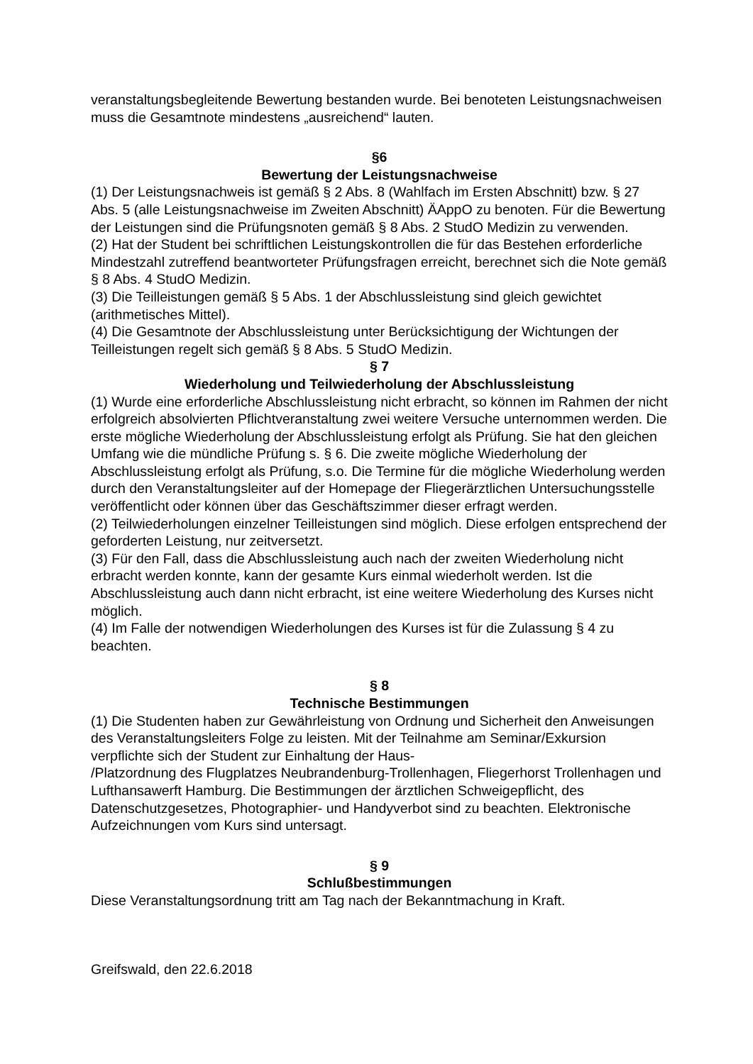veranstaltungsbegleitende Bewertung bestanden wurde. Bei benoteten Leistungsnachweisen muss die Gesamtnote mindestens „ausreichend“ lauten.
§6
Bewertung der Leistungsnachweise
(1) Der Leistungsnachweis ist gemäß § 2 Abs. 8 (Wahlfach im Ersten Abschnitt) bzw. § 27 Abs. 5 (alle Leistungsnachweise im Zweiten Abschnitt) ÄAppO zu benoten. Für die Bewertung der Leistungen sind die Prüfungsnoten gemäß § 8 Abs. 2 StudO Medizin zu verwenden.
(2) Hat der Student bei schriftlichen Leistungskontrollen die für das Bestehen erforderliche Mindestzahl zutreffend beantworteter Prüfungsfragen erreicht, berechnet sich die Note gemäß § 8 Abs. 4 StudO Medizin.
(3) Die Teilleistungen gemäß § 5 Abs. 1 der Abschlussleistung sind gleich gewichtet (arithmetisches Mittel).
(4) Die Gesamtnote der Abschlussleistung unter Berücksichtigung der Wichtungen der Teilleistungen regelt sich gemäß § 8 Abs. 5 StudO Medizin.
§ 7
Wiederholung und Teilwiederholung der Abschlussleistung
(1) Wurde eine erforderliche Abschlussleistung nicht erbracht, so können im Rahmen der nicht erfolgreich absolvierten Pflichtveranstaltung zwei weitere Versuche unternommen werden. Die erste mögliche Wiederholung der Abschlussleistung erfolgt als Prüfung. Sie hat den gleichen Umfang wie die mündliche Prüfung s. § 6. Die zweite mögliche Wiederholung der Abschlussleistung erfolgt als Prüfung, s.o. Die Termine für die mögliche Wiederholung werden durch den Veranstaltungsleiter auf der Homepage der Fliegerärztlichen Untersuchungsstelle veröffentlicht oder können über das Geschäftszimmer dieser erfragt werden.
(2) Teilwiederholungen einzelner Teilleistungen sind möglich. Diese erfolgen entsprechend der geforderten Leistung, nur zeitversetzt.
(3) Für den Fall, dass die Abschlussleistung auch nach der zweiten Wiederholung nicht erbracht werden konnte, kann der gesamte Kurs einmal wiederholt werden. Ist die Abschlussleistung auch dann nicht erbracht, ist eine weitere Wiederholung des Kurses nicht möglich.
(4) Im Falle der notwendigen Wiederholungen des Kurses ist für die Zulassung § 4 zu beachten.
§ 8
Technische Bestimmungen
(1) Die Studenten haben zur Gewährleistung von Ordnung und Sicherheit den Anweisungen des Veranstaltungsleiters Folge zu leisten. Mit der Teilnahme am Seminar/Exkursion verpflichte sich der Student zur Einhaltung der Haus-
/Platzordnung des Flugplatzes Neubrandenburg-Trollenhagen, Fliegerhorst Trollenhagen und Lufthansawerft Hamburg. Die Bestimmungen der ärztlichen Schweigepflicht, des Datenschutzgesetzes, Photographier- und Handyverbot sind zu beachten. Elektronische Aufzeichnungen vom Kurs sind untersagt.
§ 9
Schlußbestimmungen
Diese Veranstaltungsordnung tritt am Tag nach der Bekanntmachung in Kraft.
Greifswald, den 22.6.2018